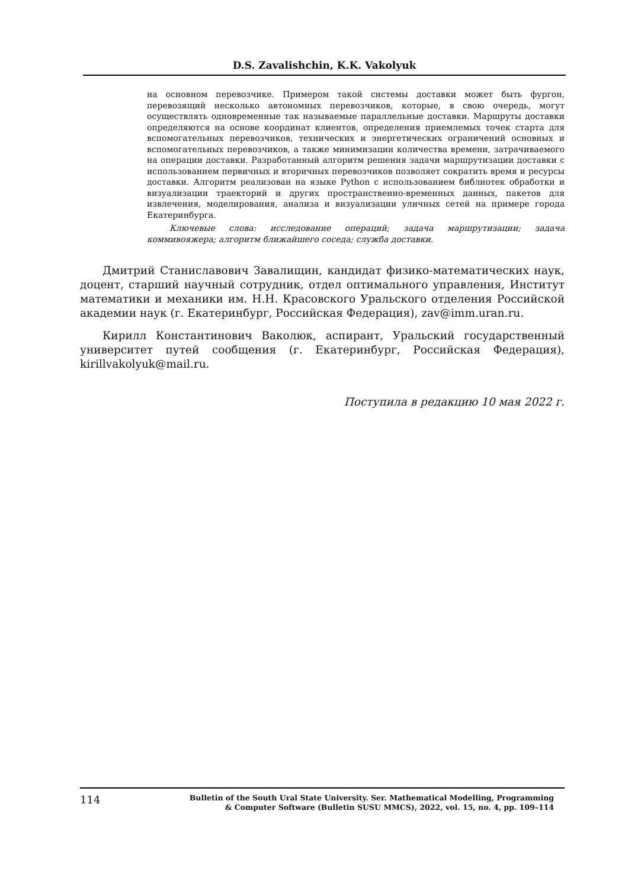D.S. Zavalishchin, K.K. Vakolyuk
на основном перевозчике. Примером такой системы доставки может быть фургон, перевозящий несколько автономных перевозчиков, которые, в свою очередь, могут осуществлять одновременные так называемые параллельные доставки. Маршруты доставки определяются на основе координат клиентов, определения приемлемых точек старта для вспомогательных перевозчиков, технических и энергетических ограничений основных и вспомогательных перевозчиков, а также минимизации количества времени, затрачиваемого на операции доставки. Разработанный алгоритм решения задачи маршрутизации доставки с использованием первичных и вторичных перевозчиков позволяет сократить время и ресурсы доставки. Алгоритм реализован на языке Python с использованием библиотек обработки и визуализации траекторий и других пространственно-временных данных, пакетов для извлечения, моделирования, анализа и визуализации уличных сетей на примере города Екатеринбурга.
Ключевые слова: исследование операций; задача маршрутизации; задача коммивояжера; алгоритм ближайшего соседа; служба доставки.
Дмитрий Станиславович Завалищин, кандидат физико-математических наук, доцент, старший научный сотрудник, отдел оптимального управления, Институт математики и механики им. Н.Н. Красовского Уральского отделения Российской академии наук (г. Екатеринбург, Российская Федерация), zav@imm.uran.ru.
Кирилл Константинович Ваколюк, аспирант, Уральский государственный университет путей сообщения (г. Екатеринбург, Российская Федерация), kirillvakolyuk@mail.ru.
Поступила в редакцию 10 мая 2022 г.
114
Bulletin of the South Ural State University. Ser. Mathematical Modelling, Programming
& Computer Software (Bulletin SUSU MMCS), 2022, vol. 15, no. 4, pp. 109–114